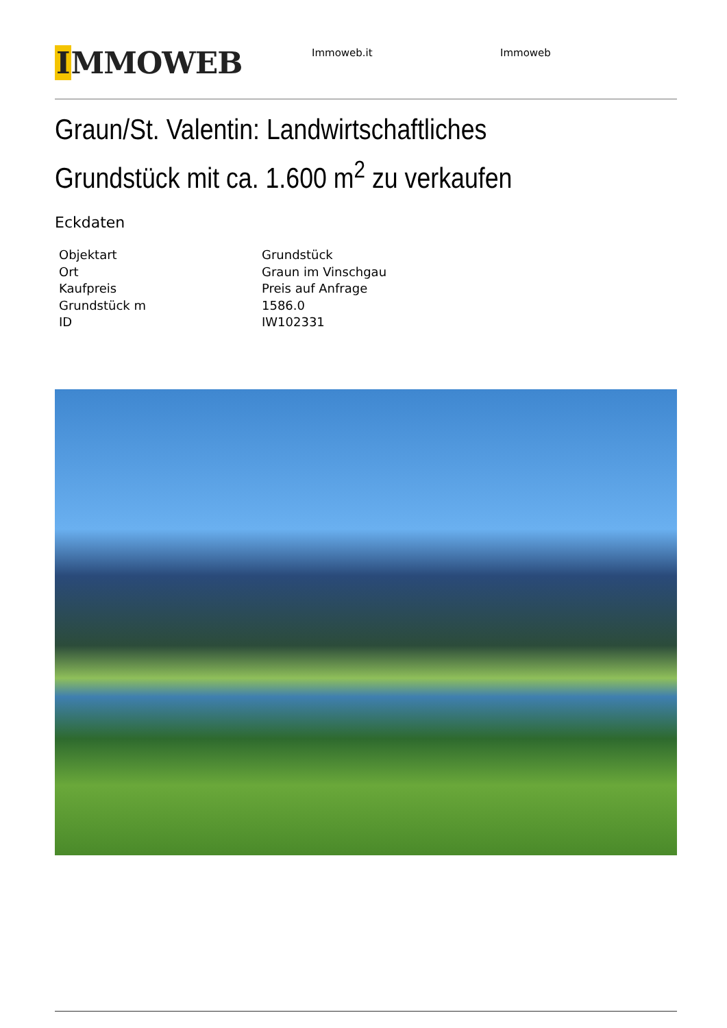IMMOWEB
Immoweb.it Immoweb
Graun/St. Valentin: Landwirtschaftliches Grundstück mit ca. 1.600 m<sup>2</sup> zu verkaufen
Eckdaten
| Objektart | Grundstück |
| Ort | Graun im Vinschgau |
| Kaufpreis | Preis auf Anfrage |
| Grundstück m | 1586.0 |
| ID | IW102331 |